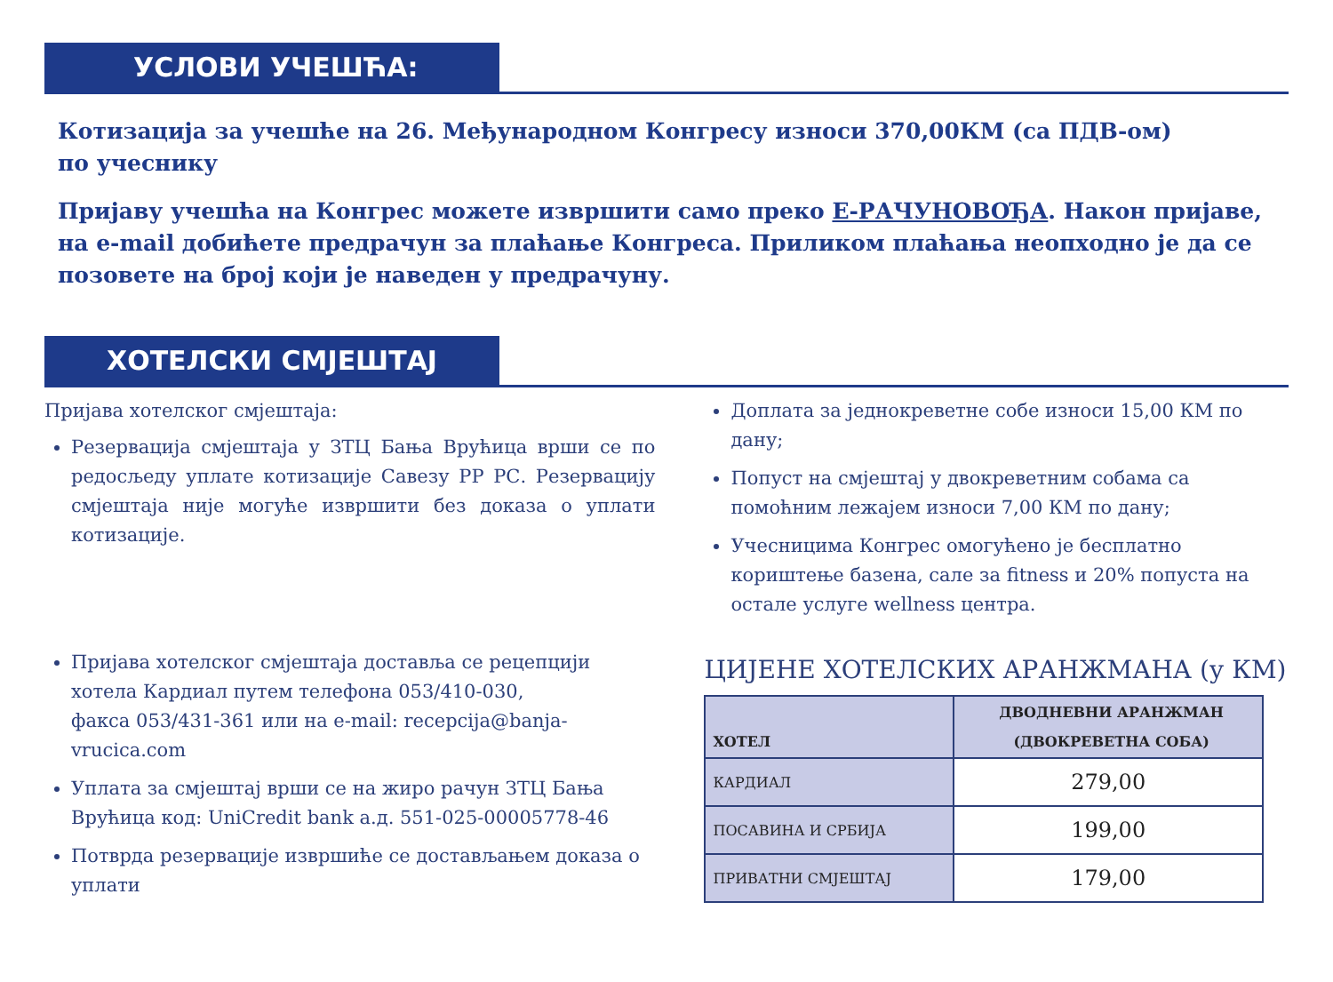УСЛОВИ УЧЕШЋА:
Котизација за учешће на 26. Међународном Конгресу износи 370,00КМ (са ПДВ-ом)
по учеснику
Пријаву учешћа на Конгрес можете извршити само преко Е-РАЧУНОВОЂА. Након пријаве, на e-mail добићете предрачун за плаћање Конгреса. Приликом плаћања неопходно је да се позовете на број који је наведен у предрачуну.
ХОТЕЛСКИ СМЈЕШТАЈ
Пријава хотелског смјештаја:
Резервација смјештаја у ЗТЦ Бања Врућица врши се по редосљеду уплате котизације Савезу РР РС. Резервацију смјештаја није могуће извршити без доказа о уплати котизације.
Пријава хотелског смјештаја доставља се рецепцији хотела Кардиал путем телефона 053/410-030,
факса 053/431-361 или на e-mail: recepcija@banja-vrucica.com
Уплата за смјештај врши се на жиро рачун ЗТЦ Бања Врућица код: UniCredit bank а.д. 551-025-00005778-46
Потврда резервације извршиће се достављањем доказа о уплати
Доплата за једнокреветне собе износи 15,00 КМ по дану;
Попуст на смјештај у двокреветним собама са помоћним лежајем износи 7,00 КМ по дану;
Учесницима Конгрес омогућено је бесплатно кориштење базена, сале за fitness и 20% попуста на остале услуге wellness центра.
ЦИЈЕНЕ ХОТЕЛСКИХ АРАНЖМАНА (у КМ)
| ХОТЕЛ | ДВОДНЕВНИ АРАНЖМАН (ДВОКРЕВЕТНА СОБА) |
| --- | --- |
| КАРДИАЛ | 279,00 |
| ПОСАВИНА И СРБИЈА | 199,00 |
| ПРИВАТНИ СМЈЕШТАЈ | 179,00 |